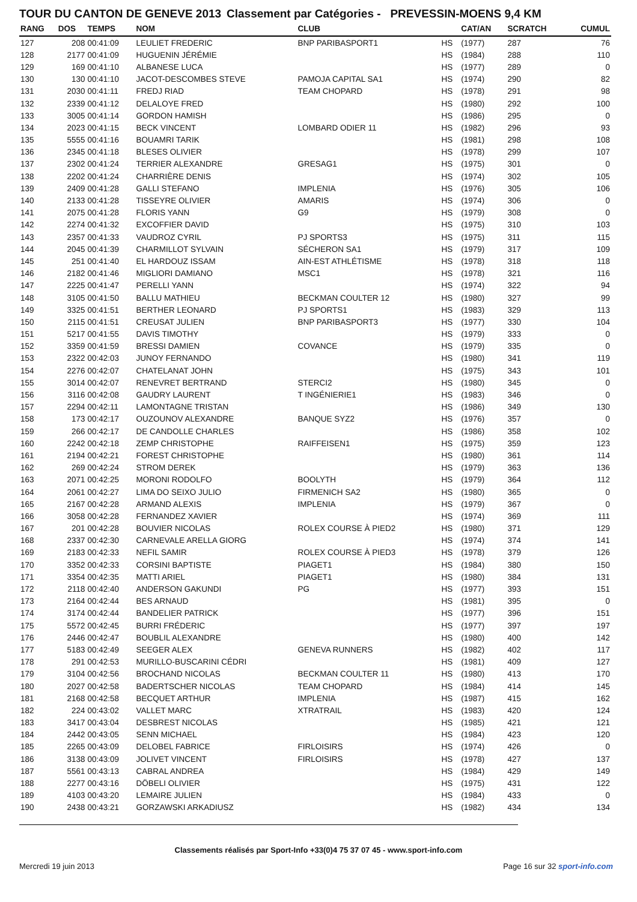TOUR DU CANTON DE GENEVE 2013 Classement par Catégories - PREVESSIN-MOENS 9,4 KM
| RANG | DOS | TEMPS | NOM | CLUB | | CAT/AN | SCRATCH | CUMUL |
| --- | --- | --- | --- | --- | --- | --- | --- | --- |
| 127 | 208 | 00:41:09 | LEULIET FREDERIC | BNP PARIBASPORT1 | HS | (1977) | 287 | 76 |
| 128 | 2177 | 00:41:09 | HUGUENIN JÉRÉMIE | | HS | (1984) | 288 | 110 |
| 129 | 169 | 00:41:10 | ALBANESE LUCA | | HS | (1977) | 289 | 0 |
| 130 | 130 | 00:41:10 | JACOT-DESCOMBES STEVE | PAMOJA CAPITAL SA1 | HS | (1974) | 290 | 82 |
| 131 | 2030 | 00:41:11 | FREDJ RIAD | TEAM CHOPARD | HS | (1978) | 291 | 98 |
| 132 | 2339 | 00:41:12 | DELALOYE FRED | | HS | (1980) | 292 | 100 |
| 133 | 3005 | 00:41:14 | GORDON HAMISH | | HS | (1986) | 295 | 0 |
| 134 | 2023 | 00:41:15 | BECK VINCENT | LOMBARD ODIER 11 | HS | (1982) | 296 | 93 |
| 135 | 5555 | 00:41:16 | BOUAMRI TARIK | | HS | (1981) | 298 | 108 |
| 136 | 2345 | 00:41:18 | BLESES OLIVIER | | HS | (1978) | 299 | 107 |
| 137 | 2302 | 00:41:24 | TERRIER ALEXANDRE | GRESAG1 | HS | (1975) | 301 | 0 |
| 138 | 2202 | 00:41:24 | CHARRIÈRE DENIS | | HS | (1974) | 302 | 105 |
| 139 | 2409 | 00:41:28 | GALLI STEFANO | IMPLENIA | HS | (1976) | 305 | 106 |
| 140 | 2133 | 00:41:28 | TISSEYRE OLIVIER | AMARIS | HS | (1974) | 306 | 0 |
| 141 | 2075 | 00:41:28 | FLORIS YANN | G9 | HS | (1979) | 308 | 0 |
| 142 | 2274 | 00:41:32 | EXCOFFIER DAVID | | HS | (1975) | 310 | 103 |
| 143 | 2357 | 00:41:33 | VAUDROZ CYRIL | PJ SPORTS3 | HS | (1975) | 311 | 115 |
| 144 | 2045 | 00:41:39 | CHARMILLOT SYLVAIN | SÉCHERON SA1 | HS | (1979) | 317 | 109 |
| 145 | 251 | 00:41:40 | EL HARDOUZ ISSAM | AIN-EST ATHLÉTISME | HS | (1978) | 318 | 118 |
| 146 | 2182 | 00:41:46 | MIGLIORI DAMIANO | MSC1 | HS | (1978) | 321 | 116 |
| 147 | 2225 | 00:41:47 | PERELLI YANN | | HS | (1974) | 322 | 94 |
| 148 | 3105 | 00:41:50 | BALLU MATHIEU | BECKMAN COULTER 12 | HS | (1980) | 327 | 99 |
| 149 | 3325 | 00:41:51 | BERTHER LEONARD | PJ SPORTS1 | HS | (1983) | 329 | 113 |
| 150 | 2115 | 00:41:51 | CREUSAT JULIEN | BNP PARIBASPORT3 | HS | (1977) | 330 | 104 |
| 151 | 5217 | 00:41:55 | DAVIS TIMOTHY | | HS | (1979) | 333 | 0 |
| 152 | 3359 | 00:41:59 | BRESSI DAMIEN | COVANCE | HS | (1979) | 335 | 0 |
| 153 | 2322 | 00:42:03 | JUNOY FERNANDO | | HS | (1980) | 341 | 119 |
| 154 | 2276 | 00:42:07 | CHATELANAT JOHN | | HS | (1975) | 343 | 101 |
| 155 | 3014 | 00:42:07 | RENEVRET BERTRAND | STERCI2 | HS | (1980) | 345 | 0 |
| 156 | 3116 | 00:42:08 | GAUDRY LAURENT | T INGÉNIERIE1 | HS | (1983) | 346 | 0 |
| 157 | 2294 | 00:42:11 | LAMONTAGNE TRISTAN | | HS | (1986) | 349 | 130 |
| 158 | 173 | 00:42:17 | OUZOUNOV ALEXANDRE | BANQUE SYZ2 | HS | (1976) | 357 | 0 |
| 159 | 266 | 00:42:17 | DE CANDOLLE CHARLES | | HS | (1986) | 358 | 102 |
| 160 | 2242 | 00:42:18 | ZEMP CHRISTOPHE | RAIFFEISEN1 | HS | (1975) | 359 | 123 |
| 161 | 2194 | 00:42:21 | FOREST CHRISTOPHE | | HS | (1980) | 361 | 114 |
| 162 | 269 | 00:42:24 | STROM DEREK | | HS | (1979) | 363 | 136 |
| 163 | 2071 | 00:42:25 | MORONI RODOLFO | BOOLYTH | HS | (1979) | 364 | 112 |
| 164 | 2061 | 00:42:27 | LIMA DO SEIXO JULIO | FIRMENICH SA2 | HS | (1980) | 365 | 0 |
| 165 | 2167 | 00:42:28 | ARMAND ALEXIS | IMPLENIA | HS | (1979) | 367 | 0 |
| 166 | 3058 | 00:42:28 | FERNANDEZ XAVIER | | HS | (1974) | 369 | 111 |
| 167 | 201 | 00:42:28 | BOUVIER NICOLAS | ROLEX COURSE À PIED2 | HS | (1980) | 371 | 129 |
| 168 | 2337 | 00:42:30 | CARNEVALE ARELLA GIORG | | HS | (1974) | 374 | 141 |
| 169 | 2183 | 00:42:33 | NEFIL SAMIR | ROLEX COURSE À PIED3 | HS | (1978) | 379 | 126 |
| 170 | 3352 | 00:42:33 | CORSINI BAPTISTE | PIAGET1 | HS | (1984) | 380 | 150 |
| 171 | 3354 | 00:42:35 | MATTI ARIEL | PIAGET1 | HS | (1980) | 384 | 131 |
| 172 | 2118 | 00:42:40 | ANDERSON GAKUNDI | PG | HS | (1977) | 393 | 151 |
| 173 | 2164 | 00:42:44 | BES ARNAUD | | HS | (1981) | 395 | 0 |
| 174 | 3174 | 00:42:44 | BANDELIER PATRICK | | HS | (1977) | 396 | 151 |
| 175 | 5572 | 00:42:45 | BURRI FRÉDERIC | | HS | (1977) | 397 | 197 |
| 176 | 2446 | 00:42:47 | BOUBLIL ALEXANDRE | | HS | (1980) | 400 | 142 |
| 177 | 5183 | 00:42:49 | SEEGER ALEX | GENEVA RUNNERS | HS | (1982) | 402 | 117 |
| 178 | 291 | 00:42:53 | MURILLO-BUSCARINI CÉDRI | | HS | (1981) | 409 | 127 |
| 179 | 3104 | 00:42:56 | BROCHAND NICOLAS | BECKMAN COULTER 11 | HS | (1980) | 413 | 170 |
| 180 | 2027 | 00:42:58 | BADERTSCHER NICOLAS | TEAM CHOPARD | HS | (1984) | 414 | 145 |
| 181 | 2168 | 00:42:58 | BECQUET ARTHUR | IMPLENIA | HS | (1987) | 415 | 162 |
| 182 | 224 | 00:43:02 | VALLET MARC | XTRATRAIL | HS | (1983) | 420 | 124 |
| 183 | 3417 | 00:43:04 | DESBREST NICOLAS | | HS | (1985) | 421 | 121 |
| 184 | 2442 | 00:43:05 | SENN MICHAEL | | HS | (1984) | 423 | 120 |
| 185 | 2265 | 00:43:09 | DELOBEL FABRICE | FIRLOISIRS | HS | (1974) | 426 | 0 |
| 186 | 3138 | 00:43:09 | JOLIVET VINCENT | FIRLOISIRS | HS | (1978) | 427 | 137 |
| 187 | 5561 | 00:43:13 | CABRAL ANDREA | | HS | (1984) | 429 | 149 |
| 188 | 2277 | 00:43:16 | DÖBELI OLIVIER | | HS | (1975) | 431 | 122 |
| 189 | 4103 | 00:43:20 | LEMAIRE JULIEN | | HS | (1984) | 433 | 0 |
| 190 | 2438 | 00:43:21 | GORZAWSKI ARKADIUSZ | | HS | (1982) | 434 | 134 |
Classements réalisés par Sport-Info +33(0)4 75 37 07 45 - www.sport-info.com
Mercredi 19 juin 2013 Page 16 sur 32 sport-info.com